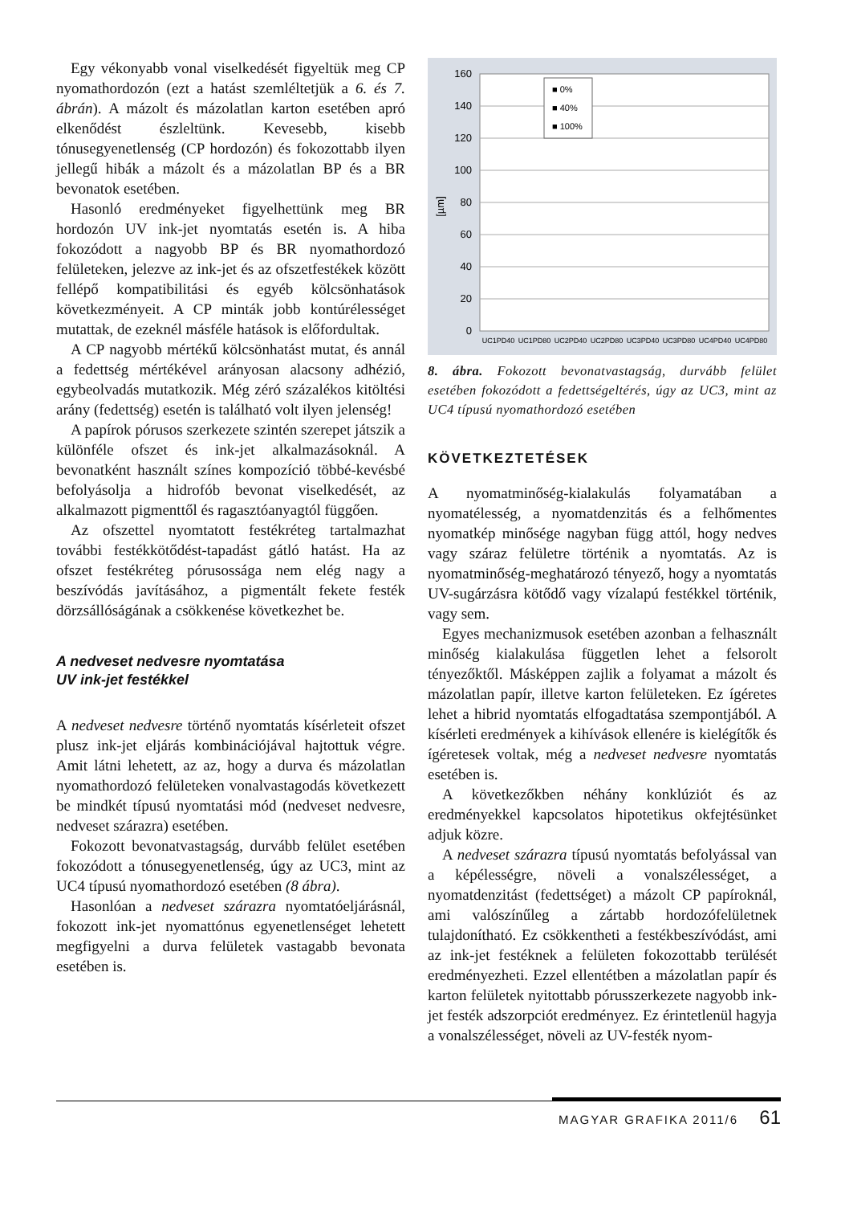Egy vékonyabb vonal viselkedését figyeltük meg CP nyomathordozón (ezt a hatást szemléltetjük a 6. és 7. ábrán). A mázolt és mázolatlan karton esetében apró elkenődést észleltünk. Kevesebb, kisebb tónusegyenetlenség (CP hordozón) és fokozottabb ilyen jellegű hibák a mázolt és a mázolatlan BP és a BR bevonatok esetében.
Hasonló eredményeket figyelhettünk meg BR hordozón UV ink-jet nyomtatás esetén is. A hiba fokozódott a nagyobb BP és BR nyomathordozó felületeken, jelezve az ink-jet és az ofszetfestékek között fellépő kompatibilitási és egyéb kölcsönhatások következményeit. A CP minták jobb kontúrélességet mutattak, de ezeknél másféle hatások is előfordultak.
A CP nagyobb mértékű kölcsönhatást mutat, és annál a fedettség mértékével arányosan alacsony adhézió, egybeolvadás mutatkozik. Még zéró százalékos kitöltési arány (fedettség) esetén is található volt ilyen jelenség!
A papírok pórusos szerkezete szintén szerepet játszik a különféle ofszet és ink-jet alkalmazásoknál. A bevonatként használt színes kompozíció többé-kevésbé befolyásolja a hidrofób bevonat viselkedését, az alkalmazott pigmenttől és ragasztóanyagtól függően.
Az ofszettel nyomtatott festékréteg tartalmazhat további festékkötődést-tapadást gátló hatást. Ha az ofszet festékréteg pórusossága nem elég nagy a beszívódás javításához, a pigmentált fekete festék dörzsállóságának a csökkenése következhet be.
A nedveset nedvesre nyomtatása
UV ink-jet festékkel
A nedveset nedvesre történő nyomtatás kísérleteit ofszet plusz ink-jet eljárás kombinációjával hajtottuk végre. Amit látni lehetett, az az, hogy a durva és mázolatlan nyomathordozó felületeken vonalvastagodás következett be mindkét típusú nyomtatási mód (nedveset nedvesre, nedveset szárazra) esetében.
Fokozott bevonatvastagság, durvább felület esetében fokozódott a tónusegyenetlenség, úgy az UC3, mint az UC4 típusú nyomathordozó esetében (8 ábra).
Hasonlóan a nedveset szárazra nyomtatóeljárásnál, fokozott ink-jet nyomattónus egyenetlenséget lehetett megfigyelni a durva felületek vastagabb bevonata esetében is.
160
140
120
100
80
60
40
20
0
[µm]
■ 0%
■ 40%
■ 100%
UC1PD40
UC1PD80
UC2PD40
UC2PD80
UC3PD40
UC3PD80
UC4PD40
UC4PD80
8. ábra. Fokozott bevonatvastagság, durvább felület esetében fokozódott a fedettségeltérés, úgy az UC3, mint az UC4 típusú nyomathordozó esetében
KÖVETKEZTETÉSEK
A nyomatminőség-kialakulás folyamatában a nyomatélesség, a nyomatdenzitás és a felhőmentes nyomatkép minősége nagyban függ attól, hogy nedves vagy száraz felületre történik a nyomtatás. Az is nyomatminőség-meghatározó tényező, hogy a nyomtatás UV-sugárzásra kötődő vagy vízalapú festékkel történik, vagy sem.
Egyes mechanizmusok esetében azonban a felhasznált minőség kialakulása független lehet a felsorolt tényezőktől. Másképpen zajlik a folyamat a mázolt és mázolatlan papír, illetve karton felületeken. Ez ígéretes lehet a hibrid nyomtatás elfogadtatása szempontjából. A kísérleti eredmények a kihívások ellenére is kielégítők és ígéretesek voltak, még a nedveset nedvesre nyomtatás esetében is.
A következőkben néhány konklúziót és az eredményekkel kapcsolatos hipotetikus okfejtésünket adjuk közre.
A nedveset szárazra típusú nyomtatás befolyással van a képélességre, növeli a vonalszélességet, a nyomatdenzitást (fedettséget) a mázolt CP papíroknál, ami valószínűleg a zártabb hordozófelületnek tulajdonítható. Ez csökkentheti a festékbeszívódást, ami az ink-jet festéknek a felületen fokozottabb terülését eredményezheti. Ezzel ellentétben a mázolatlan papír és karton felületek nyitottabb pórusszerkezete nagyobb ink-jet festék adszorpciót eredményez. Ez érintetlenül hagyja a vonalszélességet, növeli az UV-festék nyom-
MAGYAR GRAFIKA 2011/6 61